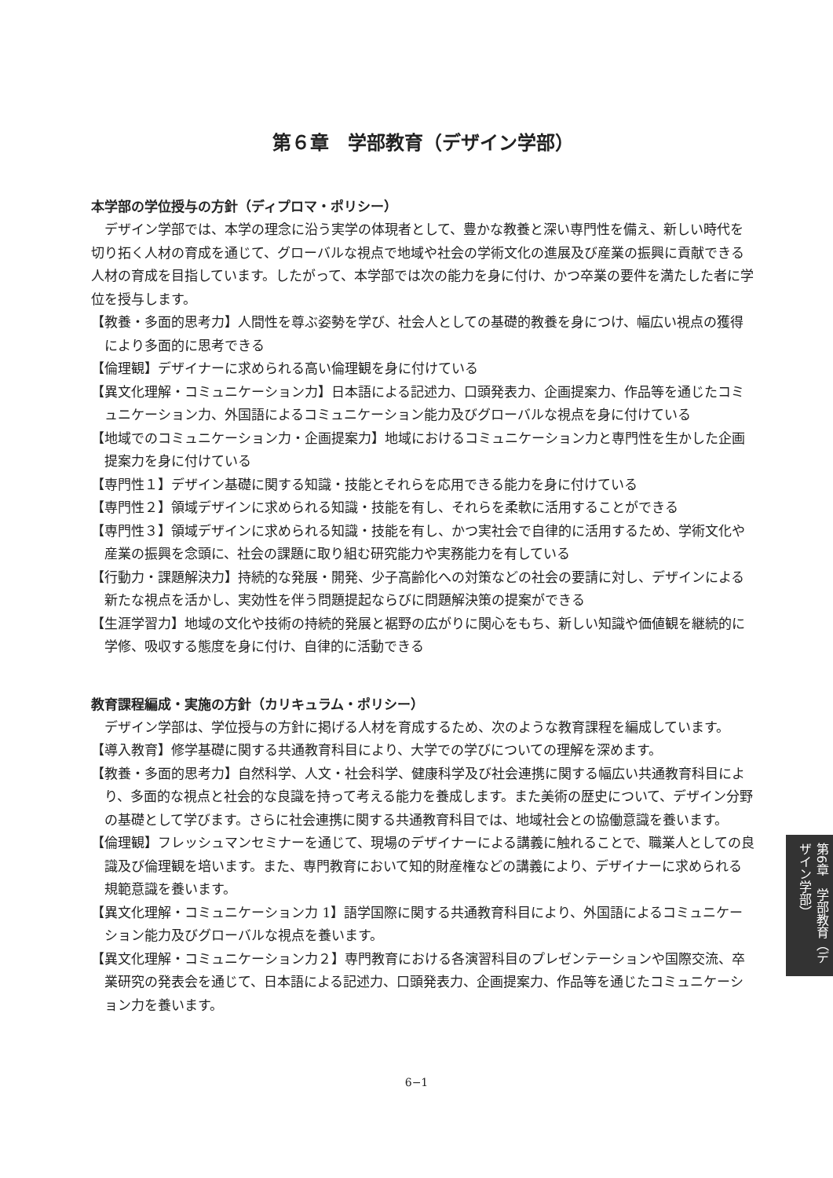第６章　学部教育（デザイン学部）
本学部の学位授与の方針（ディプロマ・ポリシー）
デザイン学部では、本学の理念に沿う実学の体現者として、豊かな教養と深い専門性を備え、新しい時代を切り拓く人材の育成を通じて、グローバルな視点で地域や社会の学術文化の進展及び産業の振興に貢献できる人材の育成を目指しています。したがって、本学部では次の能力を身に付け、かつ卒業の要件を満たした者に学位を授与します。
【教養・多面的思考力】人間性を尊ぶ姿勢を学び、社会人としての基礎的教養を身につけ、幅広い視点の獲得により多面的に思考できる
【倫理観】デザイナーに求められる高い倫理観を身に付けている
【異文化理解・コミュニケーション力】日本語による記述力、口頭発表力、企画提案力、作品等を通じたコミュニケーション力、外国語によるコミュニケーション能力及びグローバルな視点を身に付けている
【地域でのコミュニケーション力・企画提案力】地域におけるコミュニケーション力と専門性を生かした企画提案力を身に付けている
【専門性１】デザイン基礎に関する知識・技能とそれらを応用できる能力を身に付けている
【専門性２】領域デザインに求められる知識・技能を有し、それらを柔軟に活用することができる
【専門性３】領域デザインに求められる知識・技能を有し、かつ実社会で自律的に活用するため、学術文化や産業の振興を念頭に、社会の課題に取り組む研究能力や実務能力を有している
【行動力・課題解決力】持続的な発展・開発、少子高齢化への対策などの社会の要請に対し、デザインによる新たな視点を活かし、実効性を伴う問題提起ならびに問題解決策の提案ができる
【生涯学習力】地域の文化や技術の持続的発展と裾野の広がりに関心をもち、新しい知識や価値観を継続的に学修、吸収する態度を身に付け、自律的に活動できる
教育課程編成・実施の方針（カリキュラム・ポリシー）
デザイン学部は、学位授与の方針に掲げる人材を育成するため、次のような教育課程を編成しています。
【導入教育】修学基礎に関する共通教育科目により、大学での学びについての理解を深めます。
【教養・多面的思考力】自然科学、人文・社会科学、健康科学及び社会連携に関する幅広い共通教育科目により、多面的な視点と社会的な良識を持って考える能力を養成します。また美術の歴史について、デザイン分野の基礎として学びます。さらに社会連携に関する共通教育科目では、地域社会との協働意識を養います。
【倫理観】フレッシュマンセミナーを通じて、現場のデザイナーによる講義に触れることで、職業人としての良識及び倫理観を培います。また、専門教育において知的財産権などの講義により、デザイナーに求められる規範意識を養います。
【異文化理解・コミュニケーション力 1】語学国際に関する共通教育科目により、外国語によるコミュニケーション能力及びグローバルな視点を養います。
【異文化理解・コミュニケーション力２】専門教育における各演習科目のプレゼンテーションや国際交流、卒業研究の発表会を通じて、日本語による記述力、口頭発表力、企画提案力、作品等を通じたコミュニケーション力を養います。
第6章　学部教育（デザイン学部）
6−1